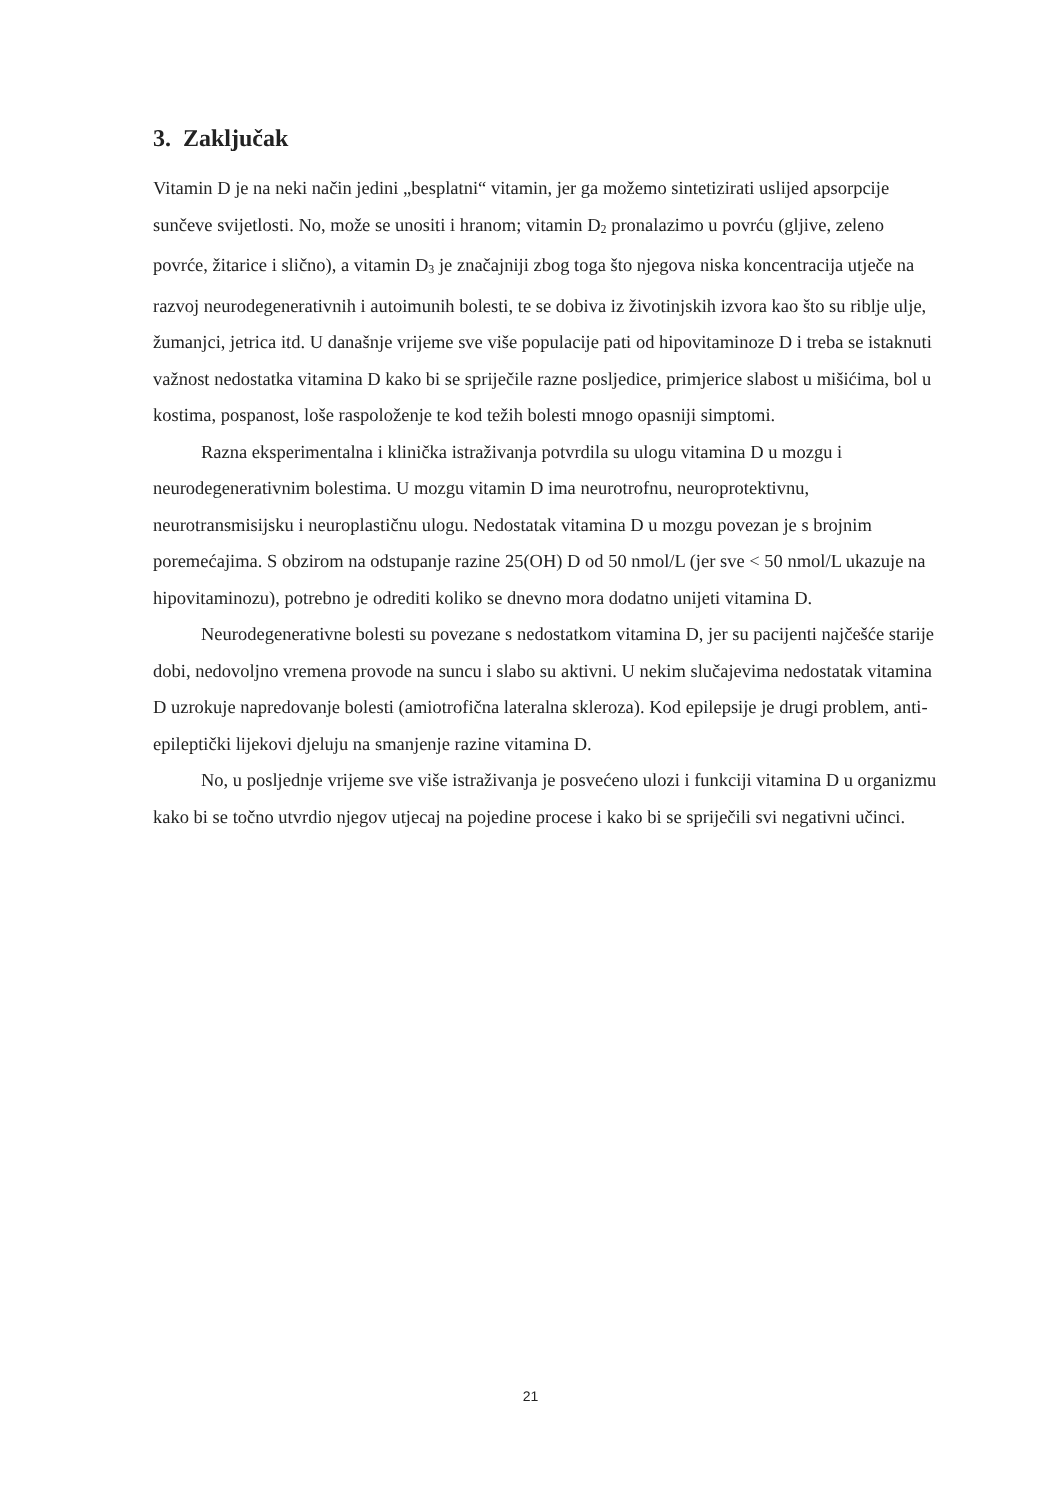3. Zaključak
Vitamin D je na neki način jedini „besplatni“ vitamin, jer ga možemo sintetizirati uslijed apsorpcije sunčeve svijetlosti. No, može se unositi i hranom; vitamin D<sub>2</sub> pronalazimo u povrću (gljive, zeleno povrće, žitarice i slično), a vitamin D<sub>3</sub> je značajniji zbog toga što njegova niska koncentracija utječe na razvoj neurodegenerativnih i autoimunih bolesti, te se dobiva iz životinjskih izvora kao što su riblje ulje, žumanjci, jetrica itd. U današnje vrijeme sve više populacije pati od hipovitaminoze D i treba se istaknuti važnost nedostatka vitamina D kako bi se spriječile razne posljedice, primjerice slabost u mišićima, bol u kostima, pospanost, loše raspoloženje te kod težih bolesti mnogo opasniji simptomi.
Razna eksperimentalna i klinička istraživanja potvrdila su ulogu vitamina D u mozgu i neurodegenerativnim bolestima. U mozgu vitamin D ima neurotrofnu, neuroprotektivnu, neurotransmisijsku i neuroplastičnu ulogu. Nedostatak vitamina D u mozgu povezan je s brojnim poremećajima. S obzirom na odstupanje razine 25(OH) D od 50 nmol/L (jer sve < 50 nmol/L ukazuje na hipovitaminozu), potrebno je odrediti koliko se dnevno mora dodatno unijeti vitamina D.
Neurodegenerativne bolesti su povezane s nedostatkom vitamina D, jer su pacijenti najčešće starije dobi, nedovoljno vremena provode na suncu i slabo su aktivni. U nekim slučajevima nedostatak vitamina D uzrokuje napredovanje bolesti (amiotrofična lateralna skleroza). Kod epilepsije je drugi problem, anti-epileptički lijekovi djeluju na smanjenje razine vitamina D.
No, u posljednje vrijeme sve više istraživanja je posvećeno ulozi i funkciji vitamina D u organizmu kako bi se točno utvrdio njegov utjecaj na pojedine procese i kako bi se spriječili svi negativni učinci.
21